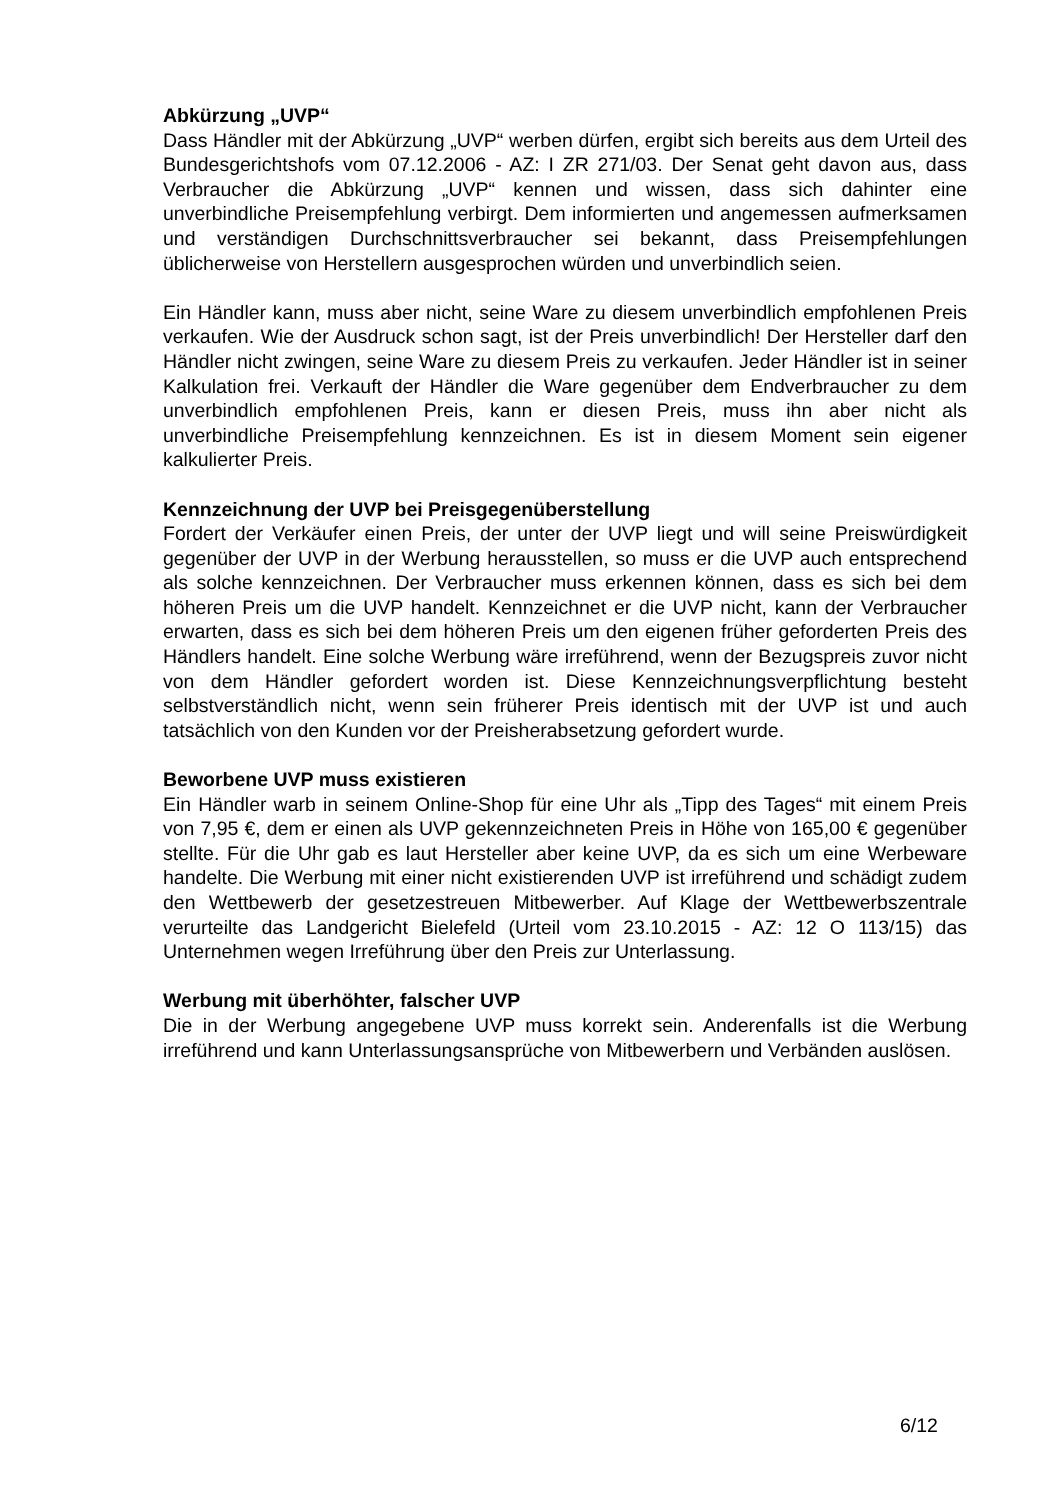Abkürzung „UVP“
Dass Händler mit der Abkürzung „UVP“ werben dürfen, ergibt sich bereits aus dem Urteil des Bundesgerichtshofs vom 07.12.2006 - AZ: I ZR 271/03. Der Senat geht davon aus, dass Verbraucher die Abkürzung „UVP“ kennen und wissen, dass sich dahinter eine unverbindliche Preisempfehlung verbirgt. Dem informierten und angemessen aufmerksamen und verständigen Durchschnittsverbraucher sei bekannt, dass Preisempfehlungen üblicherweise von Herstellern ausgesprochen würden und unverbindlich seien.
Ein Händler kann, muss aber nicht, seine Ware zu diesem unverbindlich empfohlenen Preis verkaufen. Wie der Ausdruck schon sagt, ist der Preis unverbindlich! Der Hersteller darf den Händler nicht zwingen, seine Ware zu diesem Preis zu verkaufen. Jeder Händler ist in seiner Kalkulation frei. Verkauft der Händler die Ware gegenüber dem Endverbraucher zu dem unverbindlich empfohlenen Preis, kann er diesen Preis, muss ihn aber nicht als unverbindliche Preisempfehlung kennzeichnen. Es ist in diesem Moment sein eigener kalkulierter Preis.
Kennzeichnung der UVP bei Preisgegenüberstellung
Fordert der Verkäufer einen Preis, der unter der UVP liegt und will seine Preiswürdigkeit gegenüber der UVP in der Werbung herausstellen, so muss er die UVP auch entsprechend als solche kennzeichnen. Der Verbraucher muss erkennen können, dass es sich bei dem höheren Preis um die UVP handelt. Kennzeichnet er die UVP nicht, kann der Verbraucher erwarten, dass es sich bei dem höheren Preis um den eigenen früher geforderten Preis des Händlers handelt. Eine solche Werbung wäre irreführend, wenn der Bezugspreis zuvor nicht von dem Händler gefordert worden ist. Diese Kennzeichnungsverpflichtung besteht selbstverständlich nicht, wenn sein früherer Preis identisch mit der UVP ist und auch tatsächlich von den Kunden vor der Preisherabsetzung gefordert wurde.
Beworbene UVP muss existieren
Ein Händler warb in seinem Online-Shop für eine Uhr als „Tipp des Tages“ mit einem Preis von 7,95 €, dem er einen als UVP gekennzeichneten Preis in Höhe von 165,00 € gegenüber stellte. Für die Uhr gab es laut Hersteller aber keine UVP, da es sich um eine Werbeware handelte. Die Werbung mit einer nicht existierenden UVP ist irreführend und schädigt zudem den Wettbewerb der gesetzestreuen Mitbewerber. Auf Klage der Wettbewerbszentrale verurteilte das Landgericht Bielefeld (Urteil vom 23.10.2015 - AZ: 12 O 113/15) das Unternehmen wegen Irreführung über den Preis zur Unterlassung.
Werbung mit überhöhter, falscher UVP
Die in der Werbung angegebene UVP muss korrekt sein. Anderenfalls ist die Werbung irreführend und kann Unterlassungsansprüche von Mitbewerbern und Verbänden auslösen.
6/12